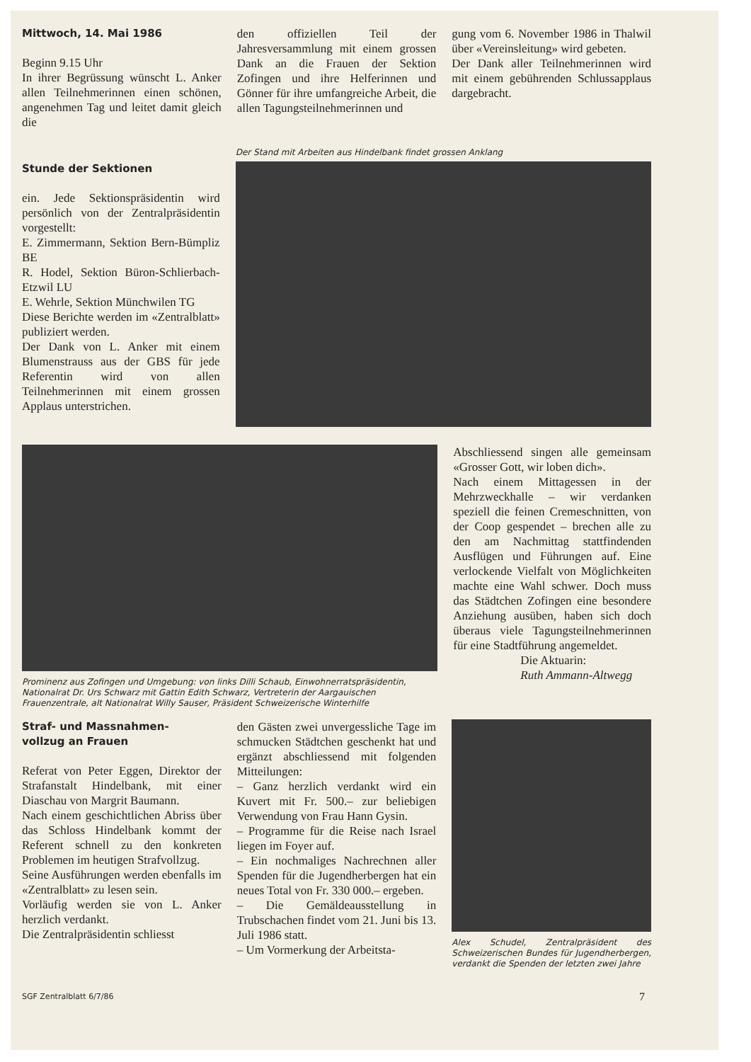Mittwoch, 14. Mai 1986
Beginn 9.15 Uhr
In ihrer Begrüssung wünscht L. Anker allen Teilnehmerinnen einen schönen, angenehmen Tag und leitet damit gleich die
den offiziellen Teil der Jahresversammlung mit einem grossen Dank an die Frauen der Sektion Zofingen und ihre Helferinnen und Gönner für ihre umfangreiche Arbeit, die allen Tagungsteilnehmerinnen und
gung vom 6. November 1986 in Thalwil über «Vereinsleitung» wird gebeten.
Der Dank aller Teilnehmerinnen wird mit einem gebührenden Schlussapplaus dargebracht.
Stunde der Sektionen
ein. Jede Sektionspräsidentin wird persönlich von der Zentralpräsidentin vorgestellt:
E. Zimmermann, Sektion Bern-Bümpliz BE
R. Hodel, Sektion Büron-Schlierbach-Etzwil LU
E. Wehrle, Sektion Münchwilen TG
Diese Berichte werden im «Zentralblatt» publiziert werden.
Der Dank von L. Anker mit einem Blumenstrauss aus der GBS für jede Referentin wird von allen Teilnehmerinnen mit einem grossen Applaus unterstrichen.
Der Stand mit Arbeiten aus Hindelbank findet grossen Anklang
Prominenz aus Zofingen und Umgebung: von links Dilli Schaub, Einwohnerratspräsidentin, Nationalrat Dr. Urs Schwarz mit Gattin Edith Schwarz, Vertreterin der Aargauischen Frauenzentrale, alt Nationalrat Willy Sauser, Präsident Schweizerische Winterhilfe
Abschliessend singen alle gemeinsam «Grosser Gott, wir loben dich».
Nach einem Mittagessen in der Mehrzweckhalle – wir verdanken speziell die feinen Cremeschnitten, von der Coop gespendet – brechen alle zu den am Nachmittag stattfindenden Ausflügen und Führungen auf. Eine verlockende Vielfalt von Möglichkeiten machte eine Wahl schwer. Doch muss das Städtchen Zofingen eine besondere Anziehung ausüben, haben sich doch überaus viele Tagungsteilnehmerinnen für eine Stadtführung angemeldet.
Die Aktuarin:
Ruth Ammann-Altwegg
Straf- und Massnahmen-
vollzug an Frauen
Referat von Peter Eggen, Direktor der Strafanstalt Hindelbank, mit einer Diaschau von Margrit Baumann.
Nach einem geschichtlichen Abriss über das Schloss Hindelbank kommt der Referent schnell zu den konkreten Problemen im heutigen Strafvollzug.
Seine Ausführungen werden ebenfalls im «Zentralblatt» zu lesen sein.
Vorläufig werden sie von L. Anker herzlich verdankt.
Die Zentralpräsidentin schliesst
den Gästen zwei unvergessliche Tage im schmucken Städtchen geschenkt hat und ergänzt abschliessend mit folgenden Mitteilungen:
– Ganz herzlich verdankt wird ein Kuvert mit Fr. 500.– zur beliebigen Verwendung von Frau Hann Gysin.
– Programme für die Reise nach Israel liegen im Foyer auf.
– Ein nochmaliges Nachrechnen aller Spenden für die Jugendherbergen hat ein neues Total von Fr. 330 000.– ergeben.
– Die Gemäldeausstellung in Trubschachen findet vom 21. Juni bis 13. Juli 1986 statt.
– Um Vormerkung der Arbeitsta-
Alex Schudel, Zentralpräsident des Schweizerischen Bundes für Jugendherbergen, verdankt die Spenden der letzten zwei Jahre
SGF Zentralblatt 6/7/86 7